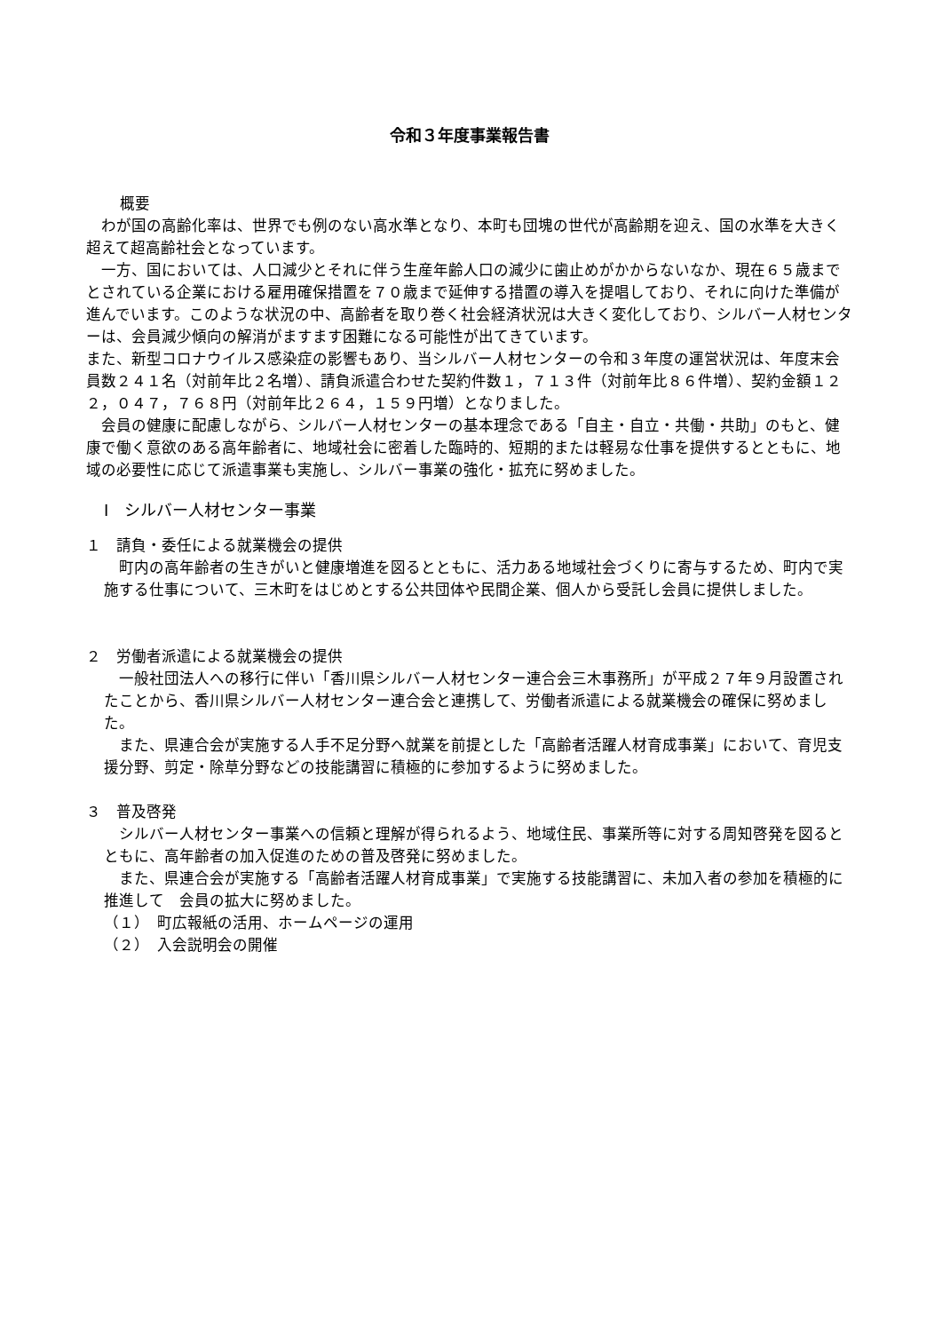令和３年度事業報告書
概要
わが国の高齢化率は、世界でも例のない高水準となり、本町も団塊の世代が高齢期を迎え、国の水準を大きく超えて超高齢社会となっています。
一方、国においては、人口減少とそれに伴う生産年齢人口の減少に歯止めがかからないなか、現在６５歳までとされている企業における雇用確保措置を７０歳まで延伸する措置の導入を提唱しており、それに向けた準備が進んでいます。このような状況の中、高齢者を取り巻く社会経済状況は大きく変化しており、シルバー人材センターは、会員減少傾向の解消がますます困難になる可能性が出てきています。
また、新型コロナウイルス感染症の影響もあり、当シルバー人材センターの令和３年度の運営状況は、年度末会員数２４１名（対前年比２名増）、請負派遣合わせた契約件数１，７１３件（対前年比８６件増）、契約金額１２２，０４７，７６８円（対前年比２６４，１５９円増）となりました。
会員の健康に配慮しながら、シルバー人材センターの基本理念である「自主・自立・共働・共助」のもと、健康で働く意欲のある高年齢者に、地域社会に密着した臨時的、短期的または軽易な仕事を提供するとともに、地域の必要性に応じて派遣事業も実施し、シルバー事業の強化・拡充に努めました。
Ⅰ　シルバー人材センター事業
１　請負・委任による就業機会の提供
町内の高年齢者の生きがいと健康増進を図るとともに、活力ある地域社会づくりに寄与するため、町内で実施する仕事について、三木町をはじめとする公共団体や民間企業、個人から受託し会員に提供しました。
２　労働者派遣による就業機会の提供
一般社団法人への移行に伴い「香川県シルバー人材センター連合会三木事務所」が平成２７年９月設置されたことから、香川県シルバー人材センター連合会と連携して、労働者派遣による就業機会の確保に努めました。
また、県連合会が実施する人手不足分野へ就業を前提とした「高齢者活躍人材育成事業」において、育児支援分野、剪定・除草分野などの技能講習に積極的に参加するように努めました。
３　普及啓発
シルバー人材センター事業への信頼と理解が得られるよう、地域住民、事業所等に対する周知啓発を図るとともに、高年齢者の加入促進のための普及啓発に努めました。
また、県連合会が実施する「高齢者活躍人材育成事業」で実施する技能講習に、未加入者の参加を積極的に推進して　会員の拡大に努めました。
（１）　町広報紙の活用、ホームページの運用
（２）　入会説明会の開催